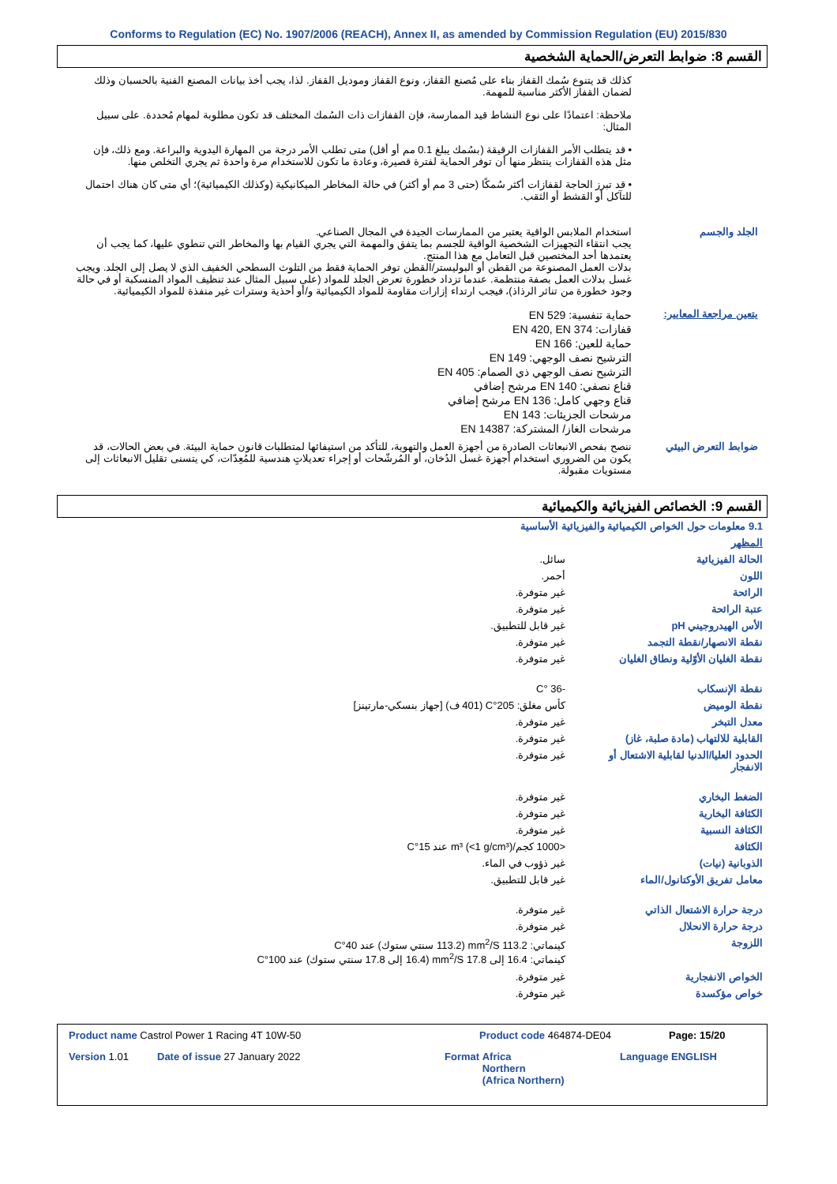Conforms to Regulation (EC) No. 1907/2006 (REACH), Annex II, as amended by Commission Regulation (EU) 2015/830
القسم 8: ضوابط التعرض/الحماية الشخصية
كذلك قد يتنوع سُمك القفاز بناء على مُصنع القفاز، ونوع القفاز وموديل القفاز. لذا، يجب أخذ بيانات المصنع الفنية بالحسبان وذلك لضمان القفاز الأكثر مناسبة للمهمة.
ملاحظة: اعتمادًا على نوع النشاط قيد الممارسة، فإن القفازات ذات السُمك المختلف قد تكون مطلوبة لمهام مُحددة. على سبيل المثال:
• قد يتطلب الأمر القفازات الرقيقة (بسُمك يبلغ 0.1 مم أو أقل) متى تطلب الأمر درجة من المهارة اليدوية والبراعة. ومع ذلك، فإن مثل هذه القفازات ينتظر منها أن توفر الحماية لفترة قصيرة، وعادة ما تكون للاستخدام مرة واحدة ثم يجري التخلص منها.
• قد تبرز الحاجة لقفازات أكثر سُمكًا (حتى 3 مم أو أكثر) في حالة المخاطر الميكانيكية (وكذلك الكيميائية)؛ أي متى كان هناك احتمال للتآكل أو القشط أو الثقب.
الجلد والجسم استخدام الملابس الواقية يعتبر من الممارسات الجيدة في المجال الصناعي.
يجب انتقاء التجهيزات الشخصية الواقية للجسم بما يتفق والمهمة التي يجري القيام بها والمخاطر التي تنطوي عليها، كما يجب أن يعتمدها أحد المختصين قبل التعامل مع هذا المنتج.
بدلات العمل المصنوعة من القطن أو البوليستر/القطن توفر الحماية فقط من التلوث السطحي الخفيف الذي لا يصل إلى الجلد. ويجب غسل بدلات العمل بصفة منتظمة. عندما تزداد خطورة تعرض الجلد للمواد (على سبيل المثال عند تنظيف المواد المنسكبة أو في حالة وجود خطورة من تناثر الرذاذ)، فيجب ارتداء إزارات مقاومة للمواد الكيميائية و/أو أحذية وسترات غير منفذة للمواد الكيميائية.
يتعين مراجعة المعايير:
حماية تنفسية: EN 529
قفازات: EN 420, EN 374
حماية للعين: EN 166
الترشيح نصف الوجهي: EN 149
الترشيح نصف الوجهي ذي الصمام: EN 405
قناع نصفي: EN 140 مرشح إضافي
قناع وجهي كامل: EN 136 مرشح إضافي
مرشحات الجزيئات: EN 143
مرشحات الغاز/ المشتركة: EN 14387
ضوابط التعرض البيئي ننصح بفحص الانبعاثات الصادرة من أجهزة العمل والتهوية، للتأكد من استيفائها لمتطلبات قانون حماية البيئة. في بعض الحالات، قد يكون من الضروري استخدام أجهزة غسل الدُخان، أو المُرشّحات أو إجراء تعديلاتٍ هندسية للمُعِدّات، كي يتسنى تقليل الانبعاثات إلى مستويات مقبولة.
القسم 9: الخصائص الفيزيائية والكيميائية
| 9.1 معلومات حول الخواص الكيميائية والفيزيائية الأساسية | |
| المظهر | |
| الحالة الفيزيائية | سائل. |
| اللون | أحمر. |
| الرائحة | غير متوفرة. |
| عتبة الرائحة | غير متوفرة. |
| الأس الهيدروجيني pH | غير قابل للتطبيق. |
| نقطة الانصهار/نقطة التجمد | غير متوفرة. |
| نقطة الغليان الأوّلية ونطاق الغليان | غير متوفرة. |
| نقطة الإنسكاب | -36 °C |
| نقطة الوميض | كأس مغلق: 205°C (401 ف) [جهاز بنسكي-مارتينز] |
| معدل التبخر | غير متوفرة. |
| القابلية للالتهاب (مادة صلبة، غاز) | غير متوفرة. |
| الحدود العليا/الدنيا لقابلية الاشتعال أو الانفجار | غير متوفرة. |
| الضغط البخاري | غير متوفرة. |
| الكثافة البخارية | غير متوفرة. |
| الكثافة النسبية | غير متوفرة. |
| الكثافة | <1000 كجم/m³ (<1 g/cm³) عند 15°C |
| الذوبانية (نيات) | غير ذؤوب في الماء. |
| معامل تفريق الأوكتانول/الماء | غير قابل للتطبيق. |
| درجة حرارة الاشتعال الذاتي | غير متوفرة. |
| درجة حرارة الانحلال | غير متوفرة. |
| اللزوجة | كينماتي: 113.2 mm<sup>2</sup>/S (113.2 سنتي ستوك) عند 40°C كينماتي: 16.4 إلى 17.8 mm<sup>2</sup>/S (16.4 إلى 17.8 سنتي ستوك) عند 100°C |
| الخواص الانفجارية | غير متوفرة. |
| خواص مؤكسدة | غير متوفرة. |
Product name Castrol Power 1 Racing 4T 10W-50 Product code 464874-DE04 Page: 15/20
Version 1.01 Date of issue 27 January 2022 Format Africa
Northern
(Africa Northern) Language ENGLISH